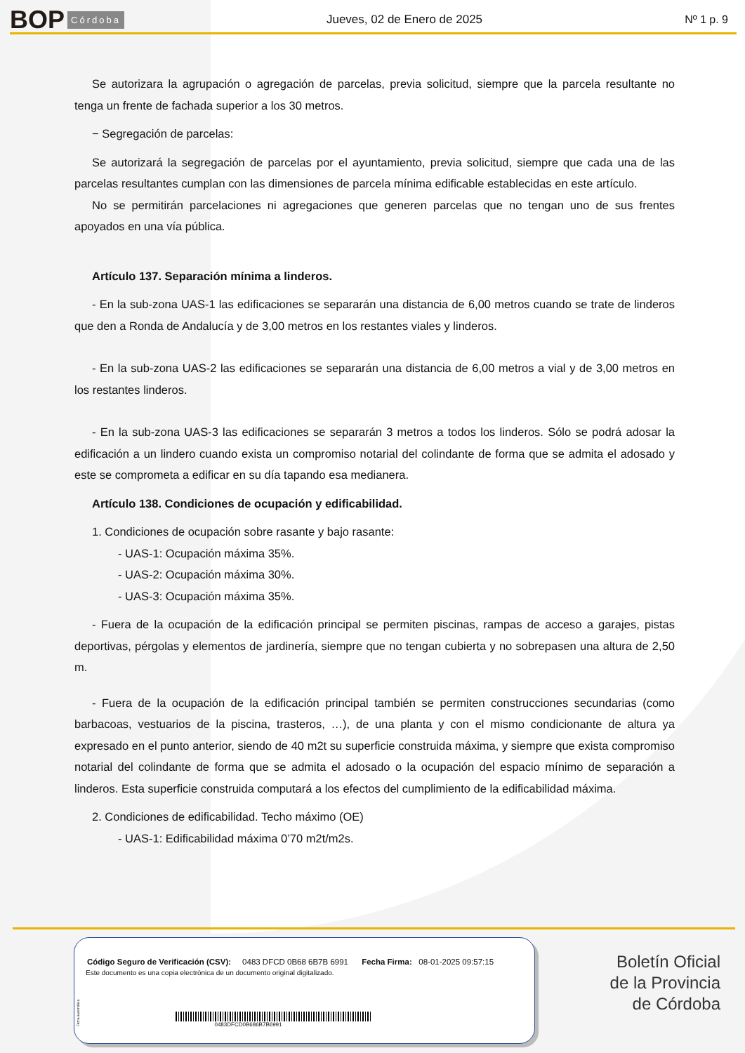BOP Córdoba Jueves, 02 de Enero de 2025 Nº 1 p. 9
Se autorizara la agrupación o agregación de parcelas, previa solicitud, siempre que la parcela resultante no tenga un frente de fachada superior a los 30 metros.
− Segregación de parcelas:
Se autorizará la segregación de parcelas por el ayuntamiento, previa solicitud, siempre que cada una de las parcelas resultantes cumplan con las dimensiones de parcela mínima edificable establecidas en este artículo.
No se permitirán parcelaciones ni agregaciones que generen parcelas que no tengan uno de sus frentes apoyados en una vía pública.
Artículo 137. Separación mínima a linderos.
- En la sub-zona UAS-1 las edificaciones se separarán una distancia de 6,00 metros cuando se trate de linderos que den a Ronda de Andalucía y de 3,00 metros en los restantes viales y linderos.
- En la sub-zona UAS-2 las edificaciones se separarán una distancia de 6,00 metros a vial y de 3,00 metros en los restantes linderos.
- En la sub-zona UAS-3 las edificaciones se separarán 3 metros a todos los linderos. Sólo se podrá adosar la edificación a un lindero cuando exista un compromiso notarial del colindante de forma que se admita el adosado y este se comprometa a edificar en su día tapando esa medianera.
Artículo 138. Condiciones de ocupación y edificabilidad.
1. Condiciones de ocupación sobre rasante y bajo rasante:
- UAS-1: Ocupación máxima 35%.
- UAS-2: Ocupación máxima 30%.
- UAS-3: Ocupación máxima 35%.
- Fuera de la ocupación de la edificación principal se permiten piscinas, rampas de acceso a garajes, pistas deportivas, pérgolas y elementos de jardinería, siempre que no tengan cubierta y no sobrepasen una altura de 2,50 m.
- Fuera de la ocupación de la edificación principal también se permiten construcciones secundarias (como barbacoas, vestuarios de la piscina, trasteros, …), de una planta y con el mismo condicionante de altura ya expresado en el punto anterior, siendo de 40 m2t su superficie construida máxima, y siempre que exista compromiso notarial del colindante de forma que se admita el adosado o la ocupación del espacio mínimo de separación a linderos. Esta superficie construida computará a los efectos del cumplimiento de la edificabilidad máxima.
2. Condiciones de edificabilidad. Techo máximo (OE)
- UAS-1: Edificabilidad máxima 0’70 m2t/m2s.
Código Seguro de Verificación (CSV): 0483 DFCD 0B68 6B7B 6991 Fecha Firma: 08-01-2025 09:57:15
Este documento es una copia electrónica de un documento original digitalizado.
0483DFCD0B686B7B6991
Firma automática
Boletín Oficial
de la Provincia
de Córdoba